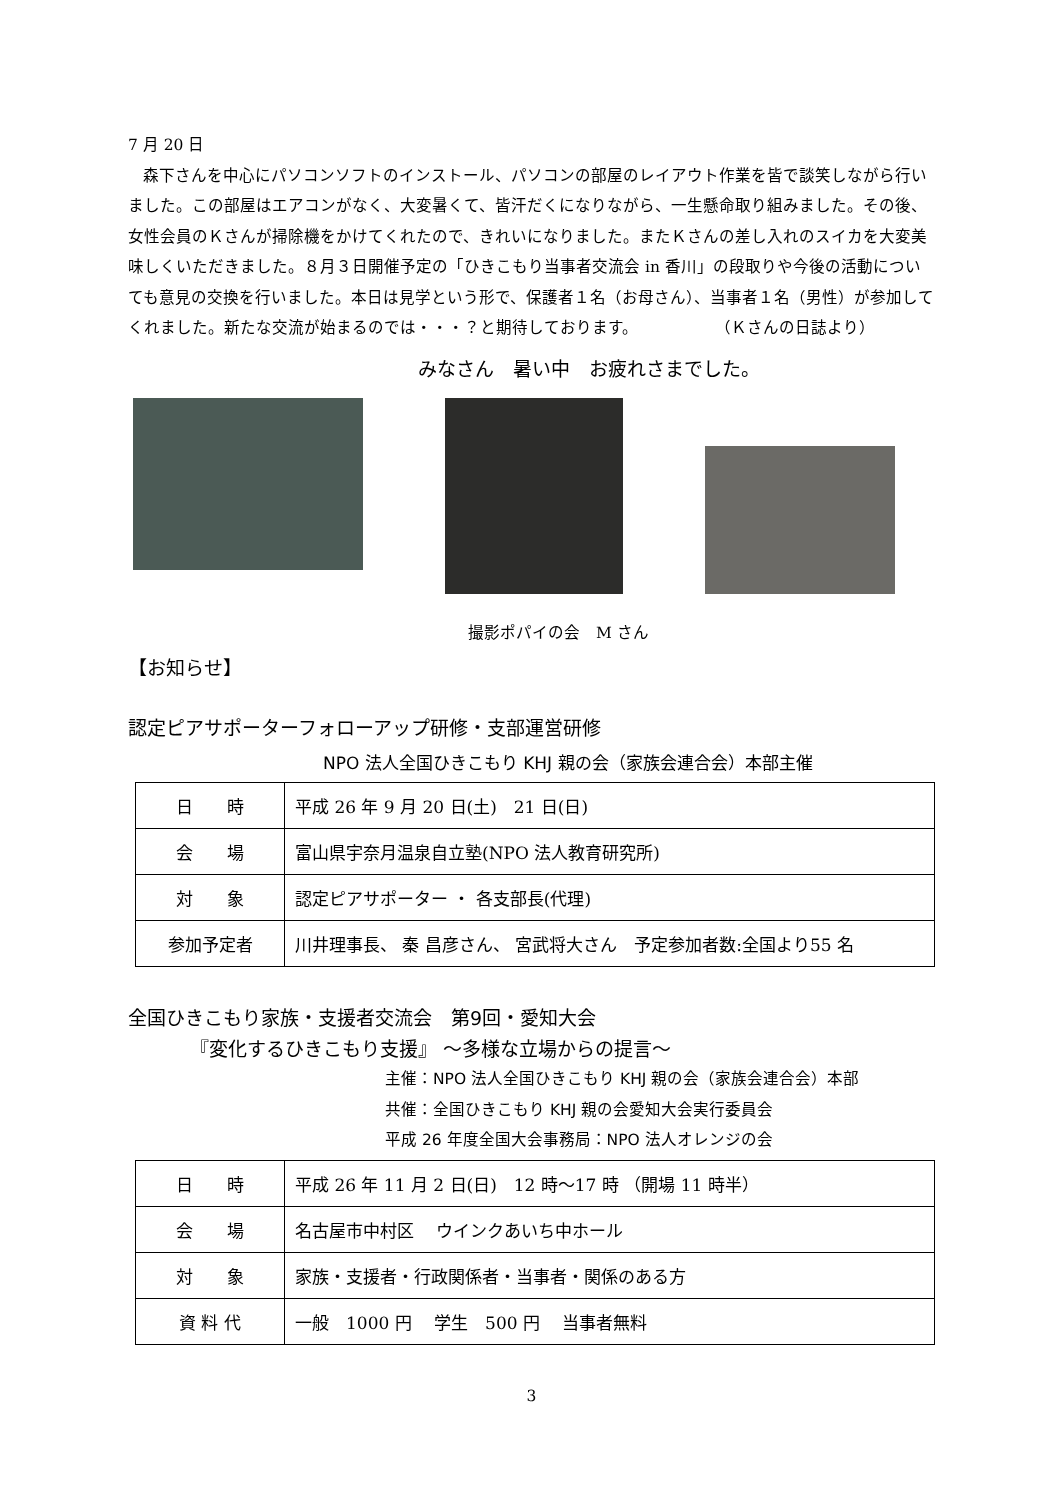7 月 20 日
森下さんを中心にパソコンソフトのインストール、パソコンの部屋のレイアウト作業を皆で談笑しながら行いました。この部屋はエアコンがなく、大変暑くて、皆汗だくになりながら、一生懸命取り組みました。その後、女性会員のＫさんが掃除機をかけてくれたので、きれいになりました。またＫさんの差し入れのスイカを大変美味しくいただきました。８月３日開催予定の「ひきこもり当事者交流会 in 香川」の段取りや今後の活動についても意見の交換を行いました。本日は見学という形で、保護者１名（お母さん）、当事者１名（男性）が参加してくれました。新たな交流が始まるのでは・・・？と期待しております。 （Ｋさんの日誌より）
みなさん　暑い中　お疲れさまでした。
撮影ポパイの会　M さん
【お知らせ】
認定ピアサポーターフォローアップ研修・支部運営研修
NPO 法人全国ひきこもり KHJ 親の会（家族会連合会）本部主催
| 日 時 | 平成 26 年 9 月 20 日(土) 21 日(日) |
| 会 場 | 富山県宇奈月温泉自立塾(NPO 法人教育研究所) |
| 対 象 | 認定ピアサポーター ・ 各支部長(代理) |
| 参加予定者 | 川井理事長、 秦 昌彦さん、 宮武将大さん 予定参加者数:全国より55 名 |
全国ひきこもり家族・支援者交流会　第9回・愛知大会
『変化するひきこもり支援』 ～多様な立場からの提言～
主催：NPO 法人全国ひきこもり KHJ 親の会（家族会連合会）本部
共催：全国ひきこもり KHJ 親の会愛知大会実行委員会
平成 26 年度全国大会事務局：NPO 法人オレンジの会
| 日 時 | 平成 26 年 11 月 2 日(日) 12 時～17 時 （開場 11 時半） |
| 会 場 | 名古屋市中村区 ウインクあいち中ホール |
| 対 象 | 家族・支援者・行政関係者・当事者・関係のある方 |
| 資 料 代 | 一般 1000 円 学生 500 円 当事者無料 |
3